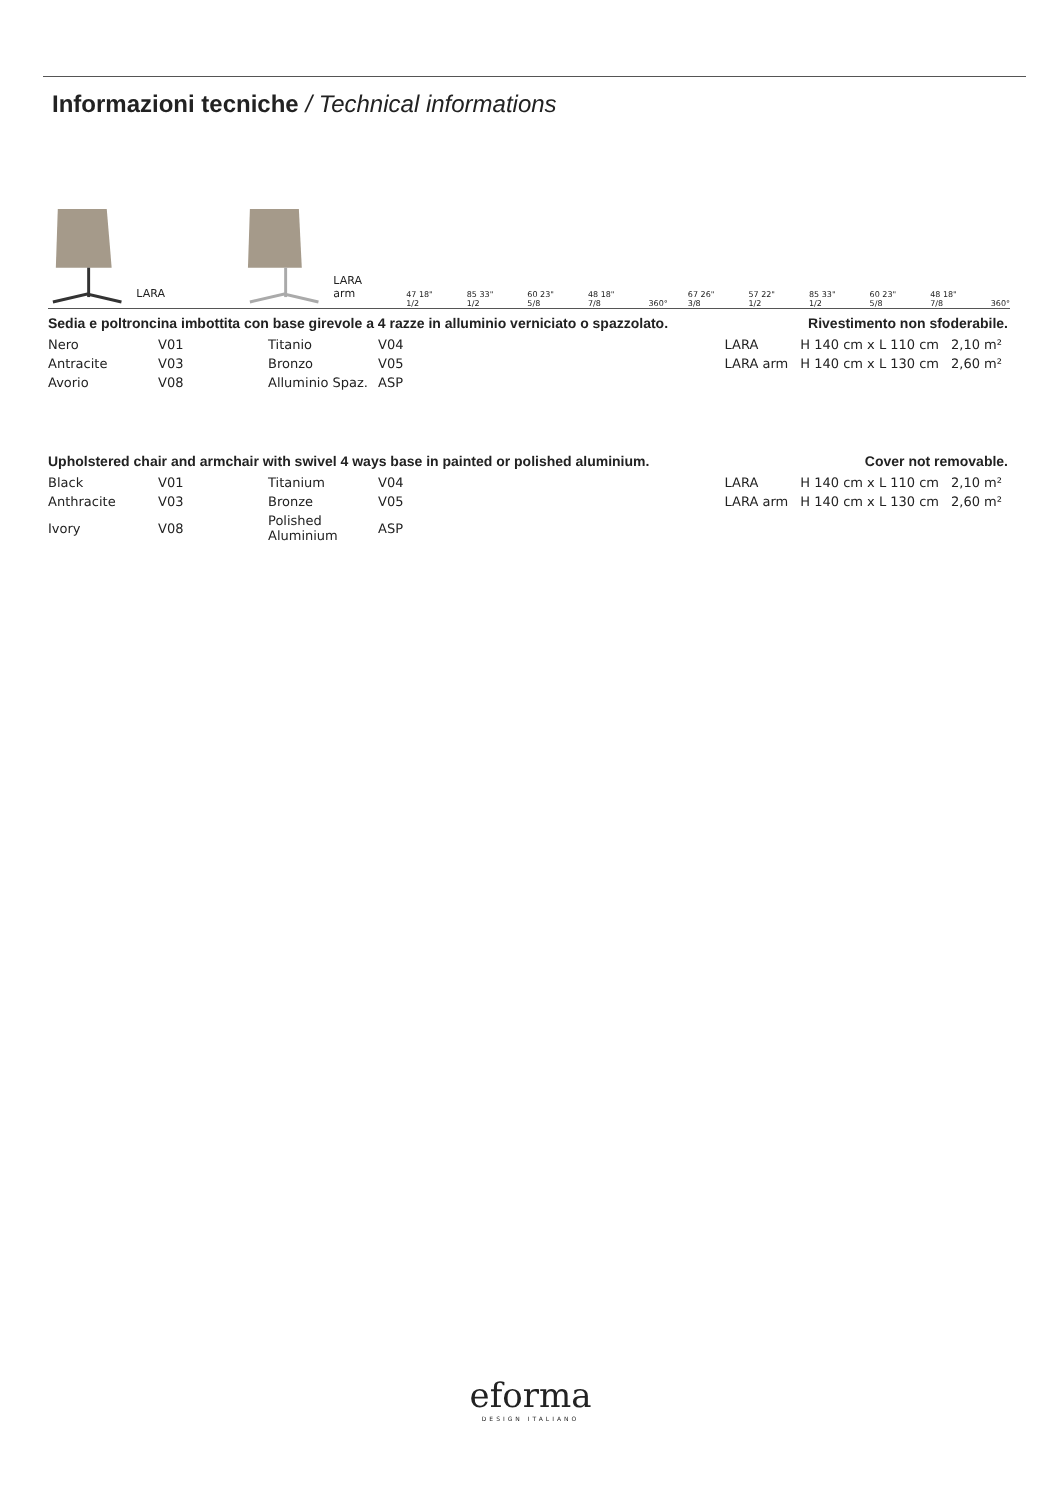Informazioni tecniche / Technical informations
LARA LARA arm
47 18" 1/2 85 33" 1/2 60 23" 5/8 48 18" 7/8 360° 67 26" 3/8 57 22" 1/2 85 33" 1/2 60 23" 5/8 48 18" 7/8 360°
Sedia e poltroncina imbottita con base girevole a 4 razze in alluminio verniciato o spazzolato. Rivestimento non sfoderabile.
| LARA | H 140 cm x L 110 cm | 2,10 m² |
| LARA arm | H 140 cm x L 130 cm | 2,60 m² |
| Nero | V01 | Titanio | V04 |
| Antracite | V03 | Bronzo | V05 |
| Avorio | V08 | Alluminio Spaz. | ASP |
Upholstered chair and armchair with swivel 4 ways base in painted or polished aluminium. Cover not removable.
| LARA | H 140 cm x L 110 cm | 2,10 m² |
| LARA arm | H 140 cm x L 130 cm | 2,60 m² |
| Black | V01 | Titanium | V04 |
| Anthracite | V03 | Bronze | V05 |
| Ivory | V08 | Polished Aluminium | ASP |
eforma
DESIGN ITALIANO